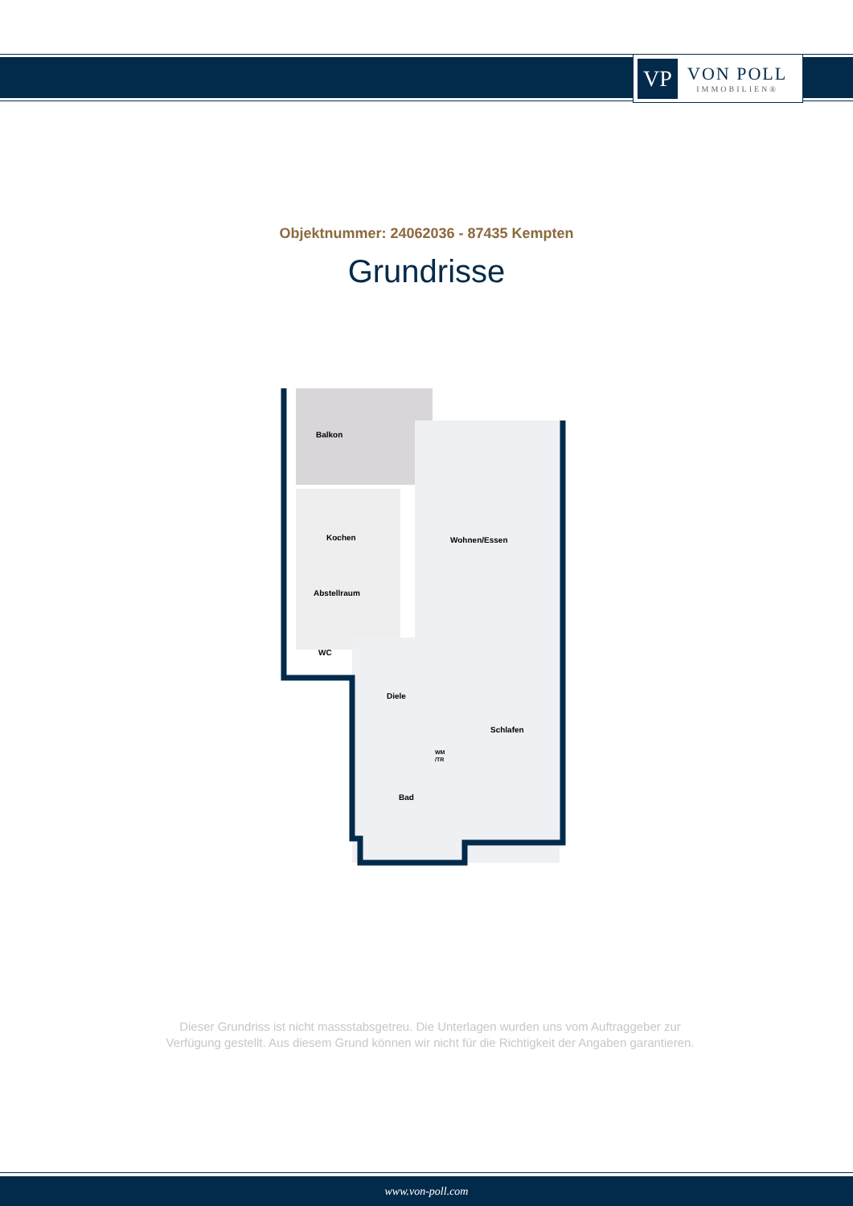VP
VON POLL
IMMOBILIEN®
Objektnummer: 24062036 - 87435 Kempten
Grundrisse
Balkon
Kochen
Wohnen/Essen
Abstellraum
WC
Diele
Schlafen
Bad
WM
/TR
Dieser Grundriss ist nicht massstabsgetreu. Die Unterlagen wurden uns vom Auftraggeber zur Verfügung gestellt. Aus diesem Grund können wir nicht für die Richtigkeit der Angaben garantieren.
www.von-poll.com